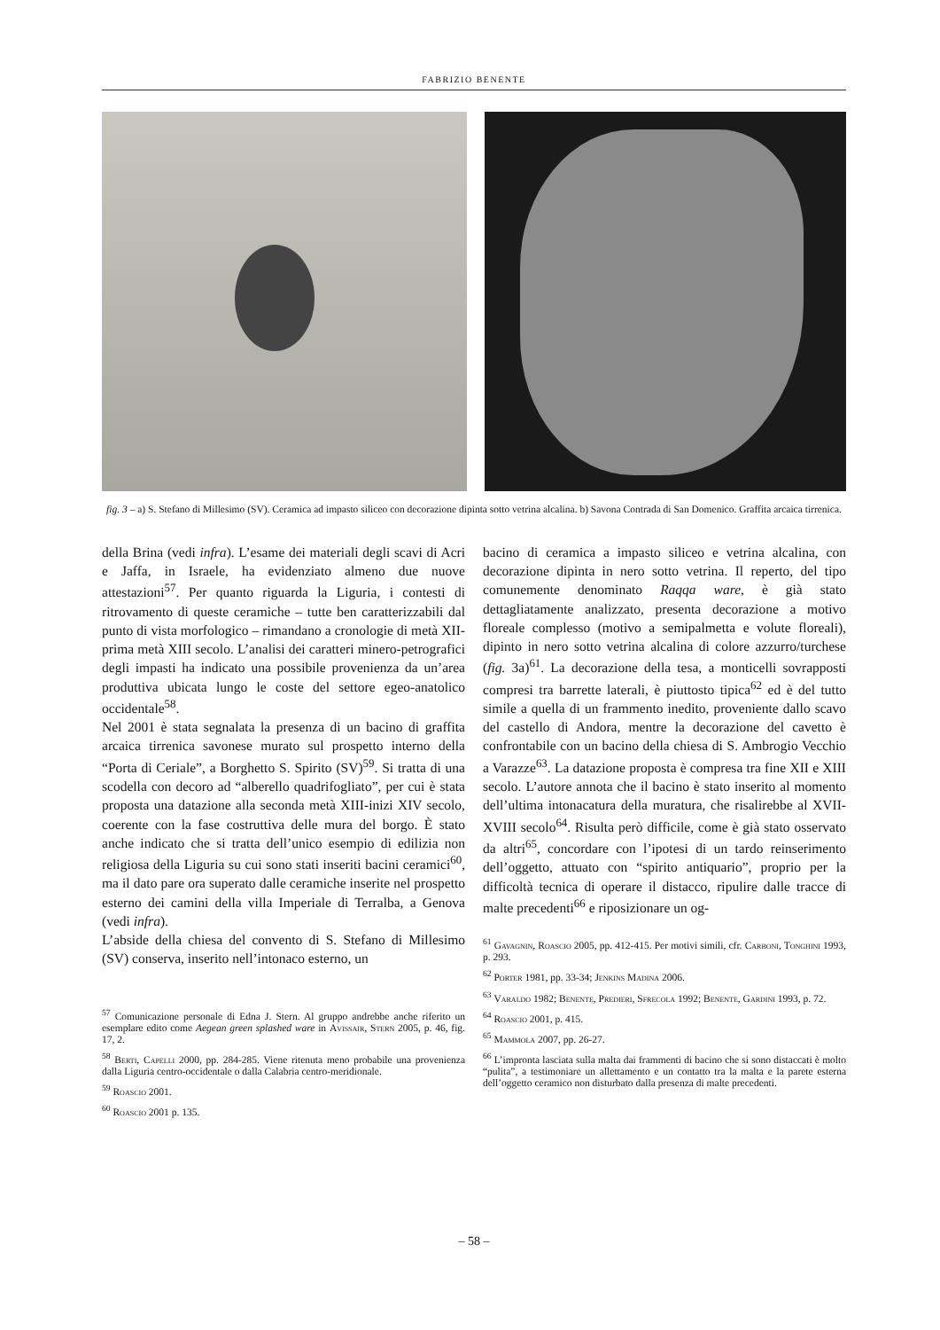FABRIZIO BENENTE
fig. 3 – a) S. Stefano di Millesimo (SV). Ceramica ad impasto siliceo con decorazione dipinta sotto vetrina alcalina. b) Savona Contrada di San Domenico. Graffita arcaica tirrenica.
della Brina (vedi infra). L’esame dei materiali degli scavi di Acri e Jaffa, in Israele, ha evidenziato almeno due nuove attestazioni<sup>57</sup>. Per quanto riguarda la Liguria, i contesti di ritrovamento di queste ceramiche – tutte ben caratterizzabili dal punto di vista morfologico – rimandano a cronologie di metà XII-prima metà XIII secolo. L’analisi dei caratteri minero-petrografici degli impasti ha indicato una possibile provenienza da un’area produttiva ubicata lungo le coste del settore egeo-anatolico occidentale<sup>58</sup>.
Nel 2001 è stata segnalata la presenza di un bacino di graffita arcaica tirrenica savonese murato sul prospetto interno della “Porta di Ceriale”, a Borghetto S. Spirito (SV)<sup>59</sup>. Si tratta di una scodella con decoro ad “alberello quadrifogliato”, per cui è stata proposta una datazione alla seconda metà XIII-inizi XIV secolo, coerente con la fase costruttiva delle mura del borgo. È stato anche indicato che si tratta dell’unico esempio di edilizia non religiosa della Liguria su cui sono stati inseriti bacini ceramici<sup>60</sup>, ma il dato pare ora superato dalle ceramiche inserite nel prospetto esterno dei camini della villa Imperiale di Terralba, a Genova (vedi infra).
L’abside della chiesa del convento di S. Stefano di Millesimo (SV) conserva, inserito nell’intonaco esterno, un
<sup>57</sup> Comunicazione personale di Edna J. Stern. Al gruppo andrebbe anche riferito un esemplare edito come Aegean green splashed ware in Avissair, Stern 2005, p. 46, fig. 17, 2.
<sup>58</sup> Berti, Capelli 2000, pp. 284-285. Viene ritenuta meno probabile una provenienza dalla Liguria centro-occidentale o dalla Calabria centro-meridionale.
<sup>59</sup> Roascio 2001.
<sup>60</sup> Roascio 2001 p. 135.
bacino di ceramica a impasto siliceo e vetrina alcalina, con decorazione dipinta in nero sotto vetrina. Il reperto, del tipo comunemente denominato Raqqa ware, è già stato dettagliatamente analizzato, presenta decorazione a motivo floreale complesso (motivo a semipalmetta e volute floreali), dipinto in nero sotto vetrina alcalina di colore azzurro/turchese (fig. 3a)<sup>61</sup>. La decorazione della tesa, a monticelli sovrapposti compresi tra barrette laterali, è piuttosto tipica<sup>62</sup> ed è del tutto simile a quella di un frammento inedito, proveniente dallo scavo del castello di Andora, mentre la decorazione del cavetto è confrontabile con un bacino della chiesa di S. Ambrogio Vecchio a Varazze<sup>63</sup>. La datazione proposta è compresa tra fine XII e XIII secolo. L’autore annota che il bacino è stato inserito al momento dell’ultima intonacatura della muratura, che risalirebbe al XVII-XVIII secolo<sup>64</sup>. Risulta però difficile, come è già stato osservato da altri<sup>65</sup>, concordare con l’ipotesi di un tardo reinserimento dell’oggetto, attuato con “spirito antiquario”, proprio per la difficoltà tecnica di operare il distacco, ripulire dalle tracce di malte precedenti<sup>66</sup> e riposizionare un og-
<sup>61</sup> Gavagnin, Roascio 2005, pp. 412-415. Per motivi simili, cfr. Carboni, Tonghini 1993, p. 293.
<sup>62</sup> Porter 1981, pp. 33-34; Jenkins Madina 2006.
<sup>63</sup> Varaldo 1982; Benente, Predieri, Sfrecola 1992; Benente, Gardini 1993, p. 72.
<sup>64</sup> Roascio 2001, p. 415.
<sup>65</sup> Mammola 2007, pp. 26-27.
<sup>66</sup> L’impronta lasciata sulla malta dai frammenti di bacino che si sono distaccati è molto “pulita”, a testimoniare un allettamento e un contatto tra la malta e la parete esterna dell’oggetto ceramico non disturbato dalla presenza di malte precedenti.
– 58 –